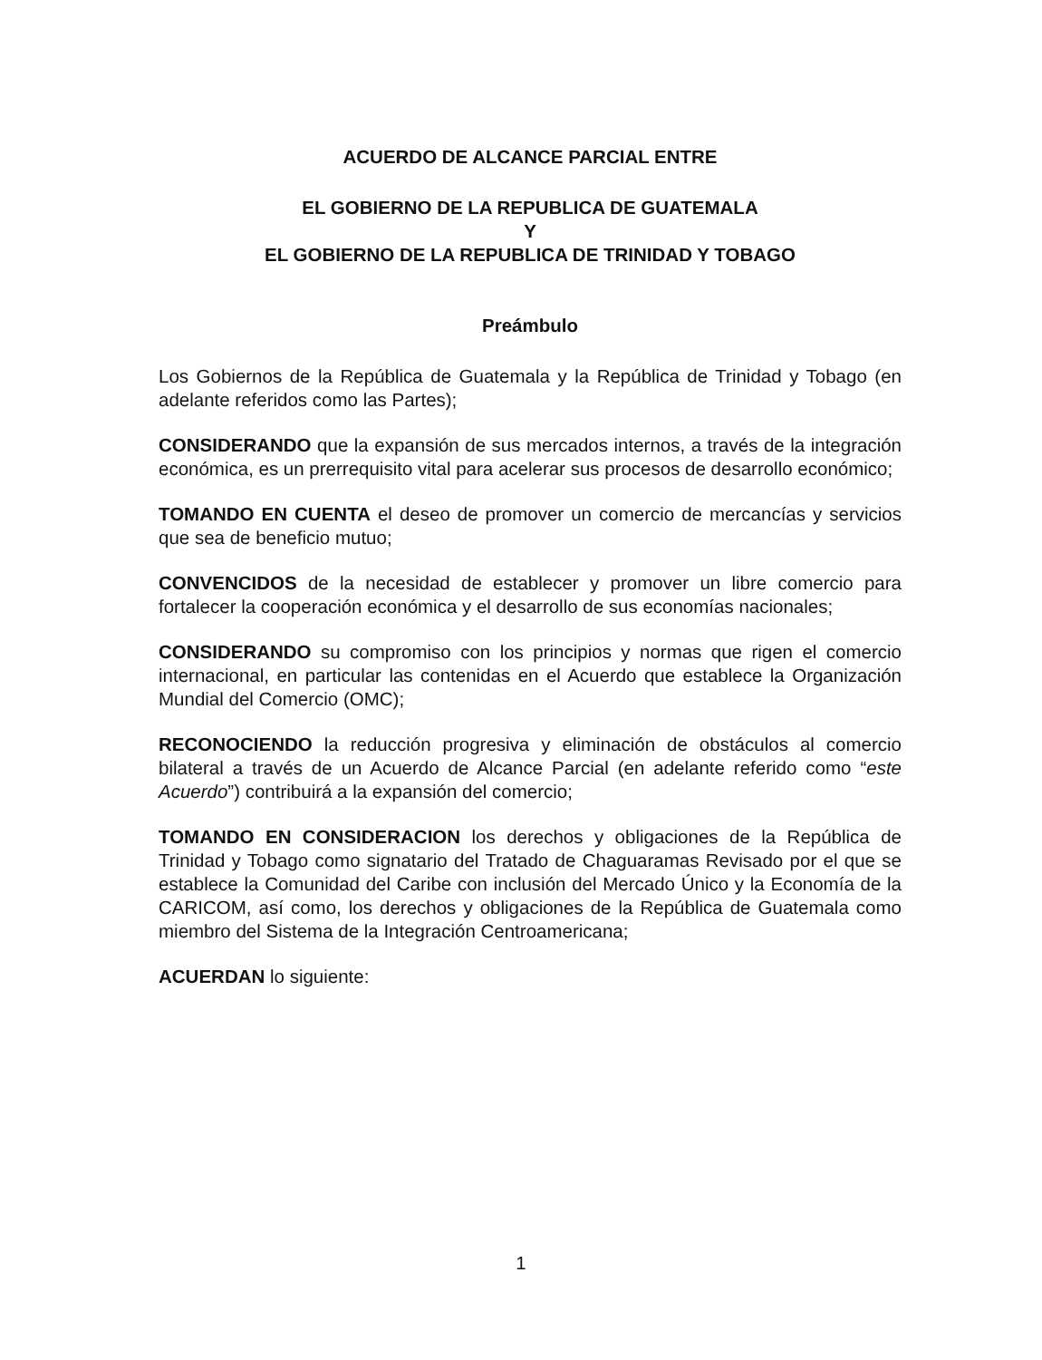ACUERDO DE ALCANCE PARCIAL ENTRE
EL GOBIERNO DE LA REPUBLICA DE GUATEMALA
Y
EL GOBIERNO DE LA REPUBLICA DE TRINIDAD Y TOBAGO
Preámbulo
Los Gobiernos de la República de Guatemala y la República de Trinidad y Tobago (en adelante referidos como las Partes);
CONSIDERANDO que la expansión de sus mercados internos, a través de la integración económica, es un prerrequisito vital para acelerar sus procesos de desarrollo económico;
TOMANDO EN CUENTA el deseo de promover un comercio de mercancías y servicios que sea de beneficio mutuo;
CONVENCIDOS de la necesidad de establecer y promover un libre comercio para fortalecer la cooperación económica y el desarrollo de sus economías nacionales;
CONSIDERANDO su compromiso con los principios y normas que rigen el comercio internacional, en particular las contenidas en el Acuerdo que establece la Organización Mundial del Comercio (OMC);
RECONOCIENDO la reducción progresiva y eliminación de obstáculos al comercio bilateral a través de un Acuerdo de Alcance Parcial (en adelante referido como “este Acuerdo”) contribuirá a la expansión del comercio;
TOMANDO EN CONSIDERACION los derechos y obligaciones de la República de Trinidad y Tobago como signatario del Tratado de Chaguaramas Revisado por el que se establece la Comunidad del Caribe con inclusión del Mercado Único y la Economía de la CARICOM, así como, los derechos y obligaciones de la República de Guatemala como miembro del Sistema de la Integración Centroamericana;
ACUERDAN lo siguiente:
1